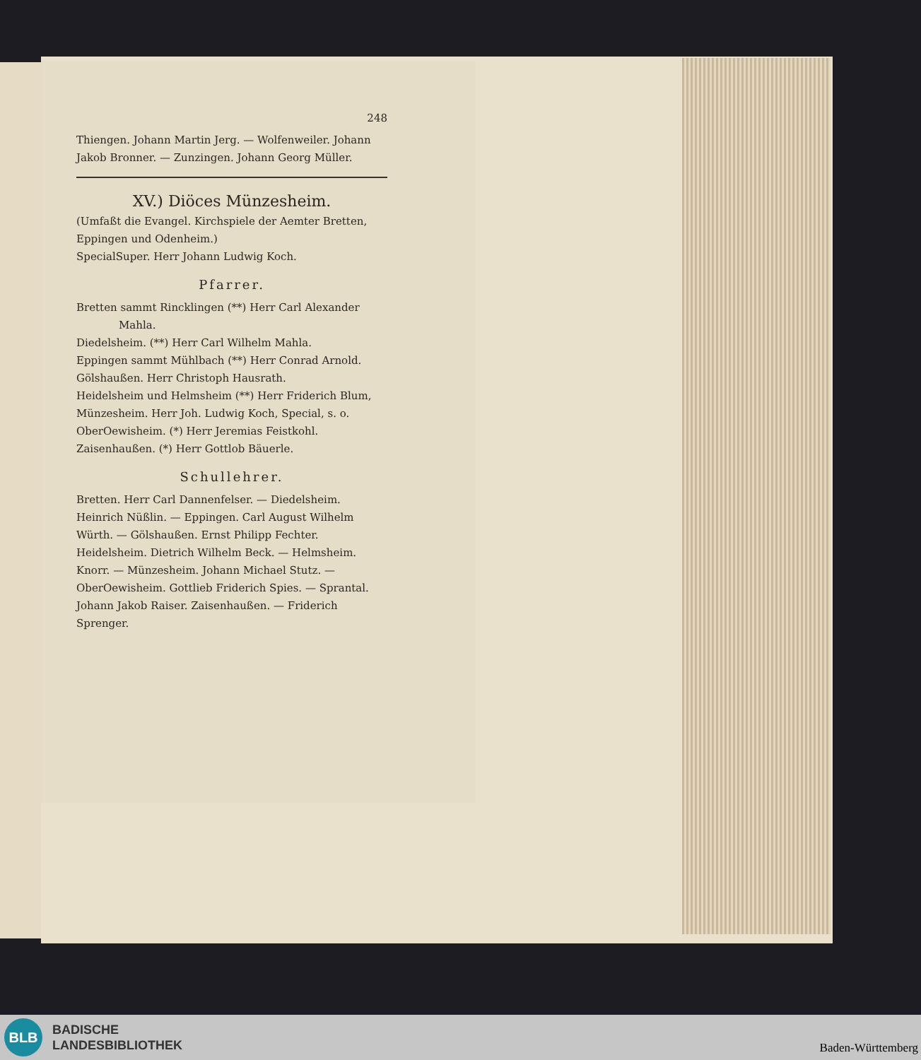248
Thiengen. Johann Martin Jerg. — Wolfenweiler. Johann Jakob Bronner. — Zunzingen. Johann Georg Müller.
XV.) Diöces Münzesheim.
(Umfaßt die Evangel. Kirchspiele der Aemter Bretten, Eppingen und Odenheim.)
SpecialSuper. Herr Johann Ludwig Koch.
Pfarrer.
Bretten sammt Rincklingen (**) Herr Carl Alexander
Mahla.
Diedelsheim. (**) Herr Carl Wilhelm Mahla.
Eppingen sammt Mühlbach (**) Herr Conrad Arnold.
Gölshaußen. Herr Christoph Hausrath.
Heidelsheim und Helmsheim (**) Herr Friderich Blum,
Münzesheim. Herr Joh. Ludwig Koch, Special, s. o.
OberOewisheim. (*) Herr Jeremias Feistkohl.
Zaisenhaußen. (*) Herr Gottlob Bäuerle.
Schullehrer.
Bretten. Herr Carl Dannenfelser. — Diedelsheim. Heinrich Nüßlin. — Eppingen. Carl August Wilhelm Würth. — Gölshaußen. Ernst Philipp Fechter. Heidelsheim. Dietrich Wilhelm Beck. — Helmsheim. Knorr. — Münzesheim. Johann Michael Stutz. — OberOewisheim. Gottlieb Friderich Spies. — Sprantal. Johann Jakob Raiser. Zaisenhaußen. — Friderich Sprenger.
BLB
BADISCHE
LANDESBIBLIOTHEK
Baden-Württemberg